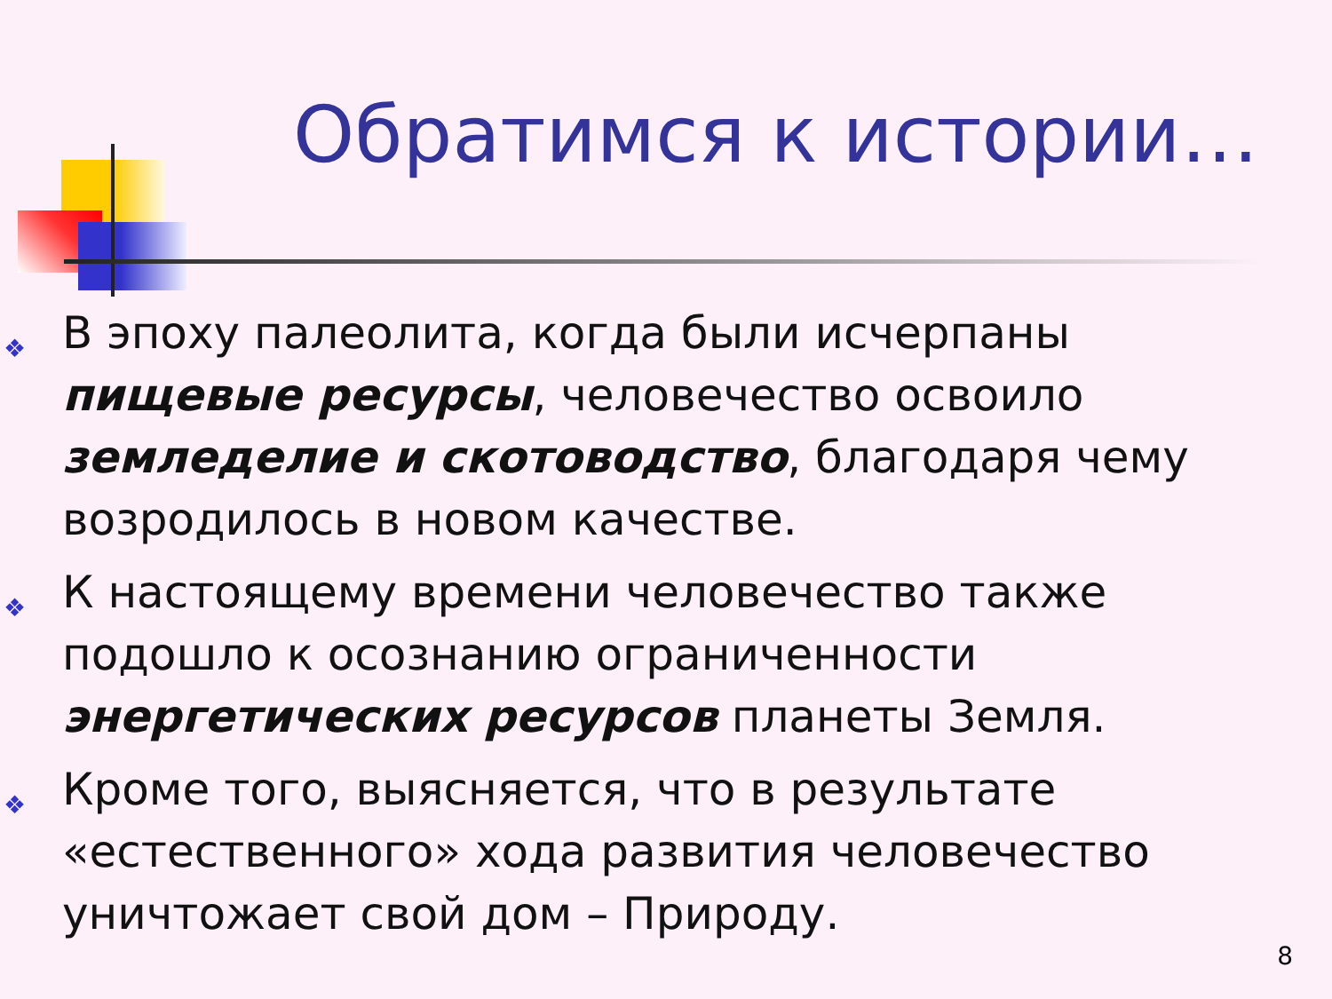Обратимся к истории…
❖ В эпоху палеолита, когда были исчерпаны пищевые ресурсы, человечество освоило земледелие и скотоводство, благодаря чему возродилось в новом качестве.
❖ К настоящему времени человечество также подошло к осознанию ограниченности энергетических ресурсов планеты Земля.
❖ Кроме того, выясняется, что в результате «естественного» хода развития человечество уничтожает свой дом – Природу.
8